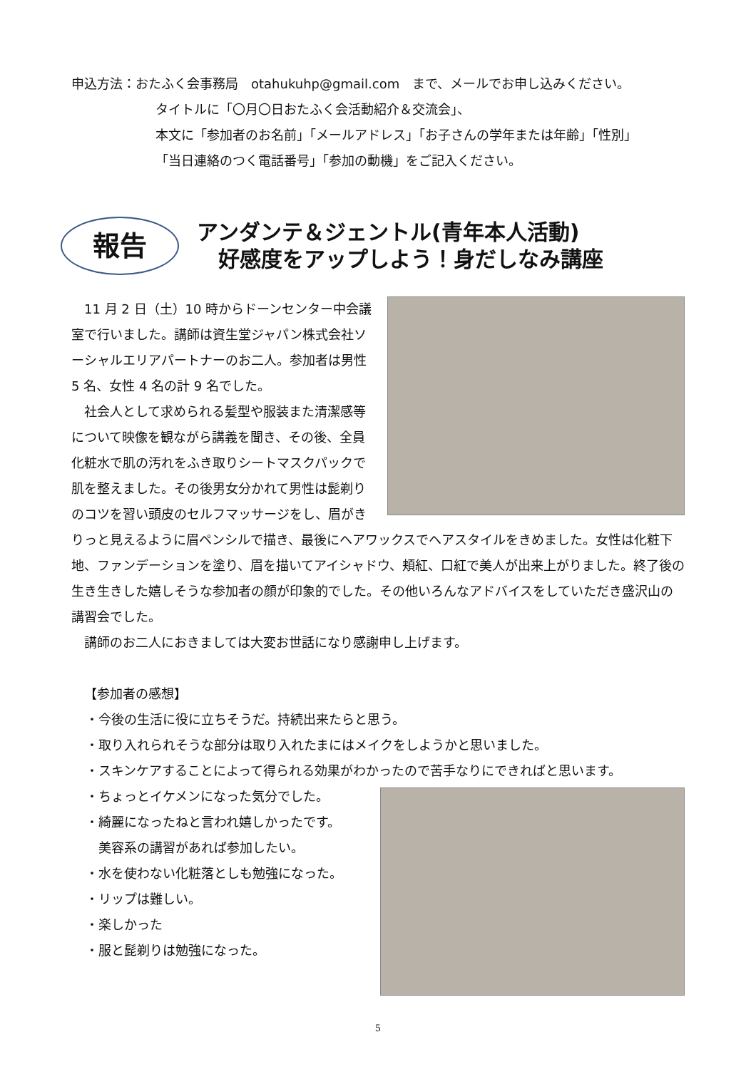申込方法：おたふく会事務局　otahukuhp@gmail.com　まで、メールでお申し込みください。
タイトルに「〇月〇日おたふく会活動紹介＆交流会」、
本文に「参加者のお名前」「メールアドレス」「お子さんの学年または年齢」「性別」
「当日連絡のつく電話番号」「参加の動機」をご記入ください。
報告
アンダンテ＆ジェントル(青年本人活動)
　好感度をアップしよう！身だしなみ講座
11 月 2 日（土）10 時からドーンセンター中会議室で行いました。講師は資生堂ジャパン株式会社ソーシャルエリアパートナーのお二人。参加者は男性 5 名、女性 4 名の計 9 名でした。
社会人として求められる髪型や服装また清潔感等について映像を観ながら講義を聞き、その後、全員化粧水で肌の汚れをふき取りシートマスクパックで肌を整えました。その後男女分かれて男性は髭剃りのコツを習い頭皮のセルフマッサージをし、眉がきりっと見えるように眉ペンシルで描き、最後にヘアワックスでヘアスタイルをきめました。女性は化粧下地、ファンデーションを塗り、眉を描いてアイシャドウ、頬紅、口紅で美人が出来上がりました。終了後の生き生きした嬉しそうな参加者の顔が印象的でした。その他いろんなアドバイスをしていただき盛沢山の講習会でした。
講師のお二人におきましては大変お世話になり感謝申し上げます。
【参加者の感想】
・今後の生活に役に立ちそうだ。持続出来たらと思う。
・取り入れられそうな部分は取り入れたまにはメイクをしようかと思いました。
・スキンケアすることによって得られる効果がわかったので苦手なりにできればと思います。
・ちょっとイケメンになった気分でした。
・綺麗になったねと言われ嬉しかったです。
　美容系の講習があれば参加したい。
・水を使わない化粧落としも勉強になった。
・リップは難しい。
・楽しかった
・服と髭剃りは勉強になった。
5